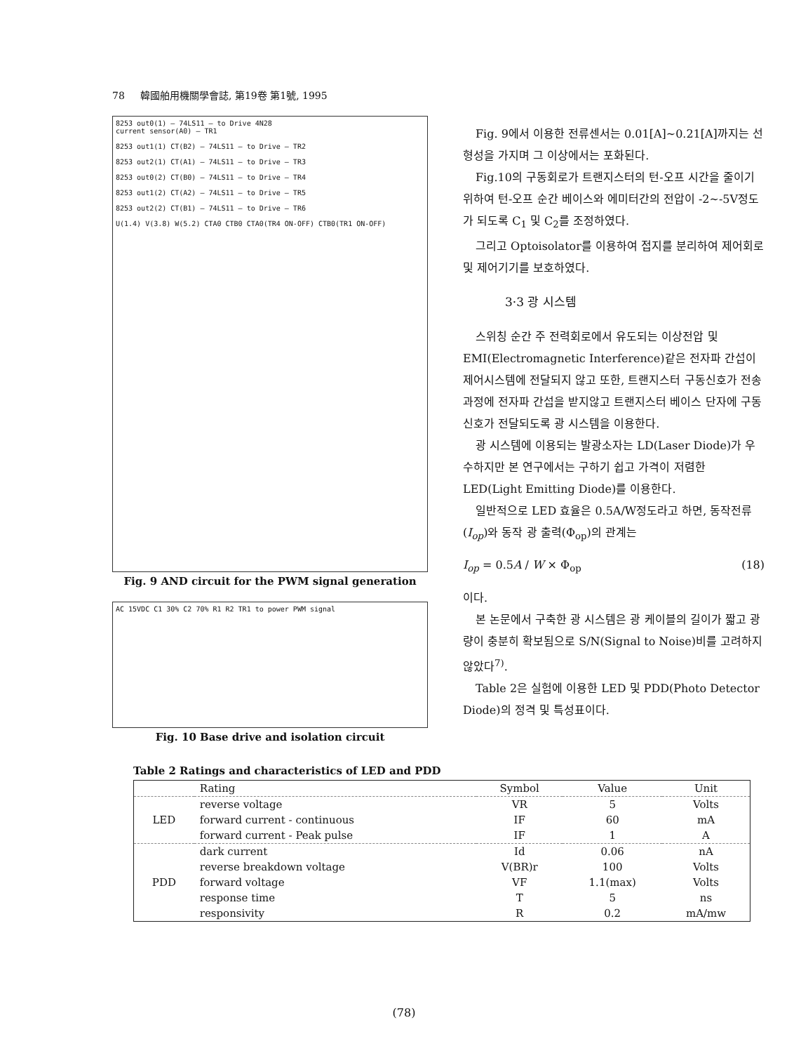78 韓國舶用機關學會誌, 第19卷 第1號, 1995
8253 out0(1) — 74LS11 — to Drive 4N28
current sensor(A0) — TR1
8253 out1(1) CT(B2) — 74LS11 — to Drive — TR2
8253 out2(1) CT(A1) — 74LS11 — to Drive — TR3
8253 out0(2) CT(B0) — 74LS11 — to Drive — TR4
8253 out1(2) CT(A2) — 74LS11 — to Drive — TR5
8253 out2(2) CT(B1) — 74LS11 — to Drive — TR6
U(1.4) V(3.8) W(5.2) CTA0 CTB0 CTA0(TR4 ON-OFF) CTB0(TR1 ON-OFF)
Fig. 9 AND circuit for the PWM signal generation
AC 15VDC C1 30% C2 70% R1 R2 TR1 to power PWM signal
Fig. 10 Base drive and isolation circuit
Fig. 9에서 이용한 전류센서는 0.01[A]~0.21[A]까지는 선형성을 가지며 그 이상에서는 포화된다.
Fig.10의 구동회로가 트랜지스터의 턴-오프 시간을 줄이기 위하여 턴-오프 순간 베이스와 에미터간의 전압이 -2~-5V정도가 되도록 C<sub>1</sub> 및 C<sub>2</sub>를 조정하였다.
그리고 Optoisolator를 이용하여 접지를 분리하여 제어회로 및 제어기기를 보호하였다.
3·3 광 시스템
스위칭 순간 주 전력회로에서 유도되는 이상전압 및 EMI(Electromagnetic Interference)같은 전자파 간섭이 제어시스템에 전달되지 않고 또한, 트랜지스터 구동신호가 전송과정에 전자파 간섭을 받지않고 트랜지스터 베이스 단자에 구동신호가 전달되도록 광 시스템을 이용한다.
광 시스템에 이용되는 발광소자는 LD(Laser Diode)가 우수하지만 본 연구에서는 구하기 쉽고 가격이 저렴한 LED(Light Emitting Diode)를 이용한다.
일반적으로 LED 효율은 0.5A/W정도라고 하면, 동작전류(I<sub>op</sub>)와 동작 광 출력(Φ<sub>op</sub>)의 관계는
I<sub>op</sub> = 0.5A / W × Φ<sub>op</sub> (18)
이다.
본 논문에서 구축한 광 시스템은 광 케이블의 길이가 짧고 광량이 충분히 확보됨으로 S/N(Signal to Noise)비를 고려하지 않았다<sup>7)</sup>.
Table 2은 실험에 이용한 LED 및 PDD(Photo Detector Diode)의 정격 및 특성표이다.
Table 2 Ratings and characteristics of LED and PDD
| | Rating | Symbol | Value | Unit |
| --- | --- | --- | --- | --- |
| LED | reverse voltage | VR | 5 | Volts |
| | forward current - continuous | IF | 60 | mA |
| | forward current - Peak pulse | IF | 1 | A |
| PDD | dark current | Id | 0.06 | nA |
| | reverse breakdown voltage | V(BR)r | 100 | Volts |
| | forward voltage | VF | 1.1(max) | Volts |
| | response time | T | 5 | ns |
| | responsivity | R | 0.2 | mA/mw |
(78)